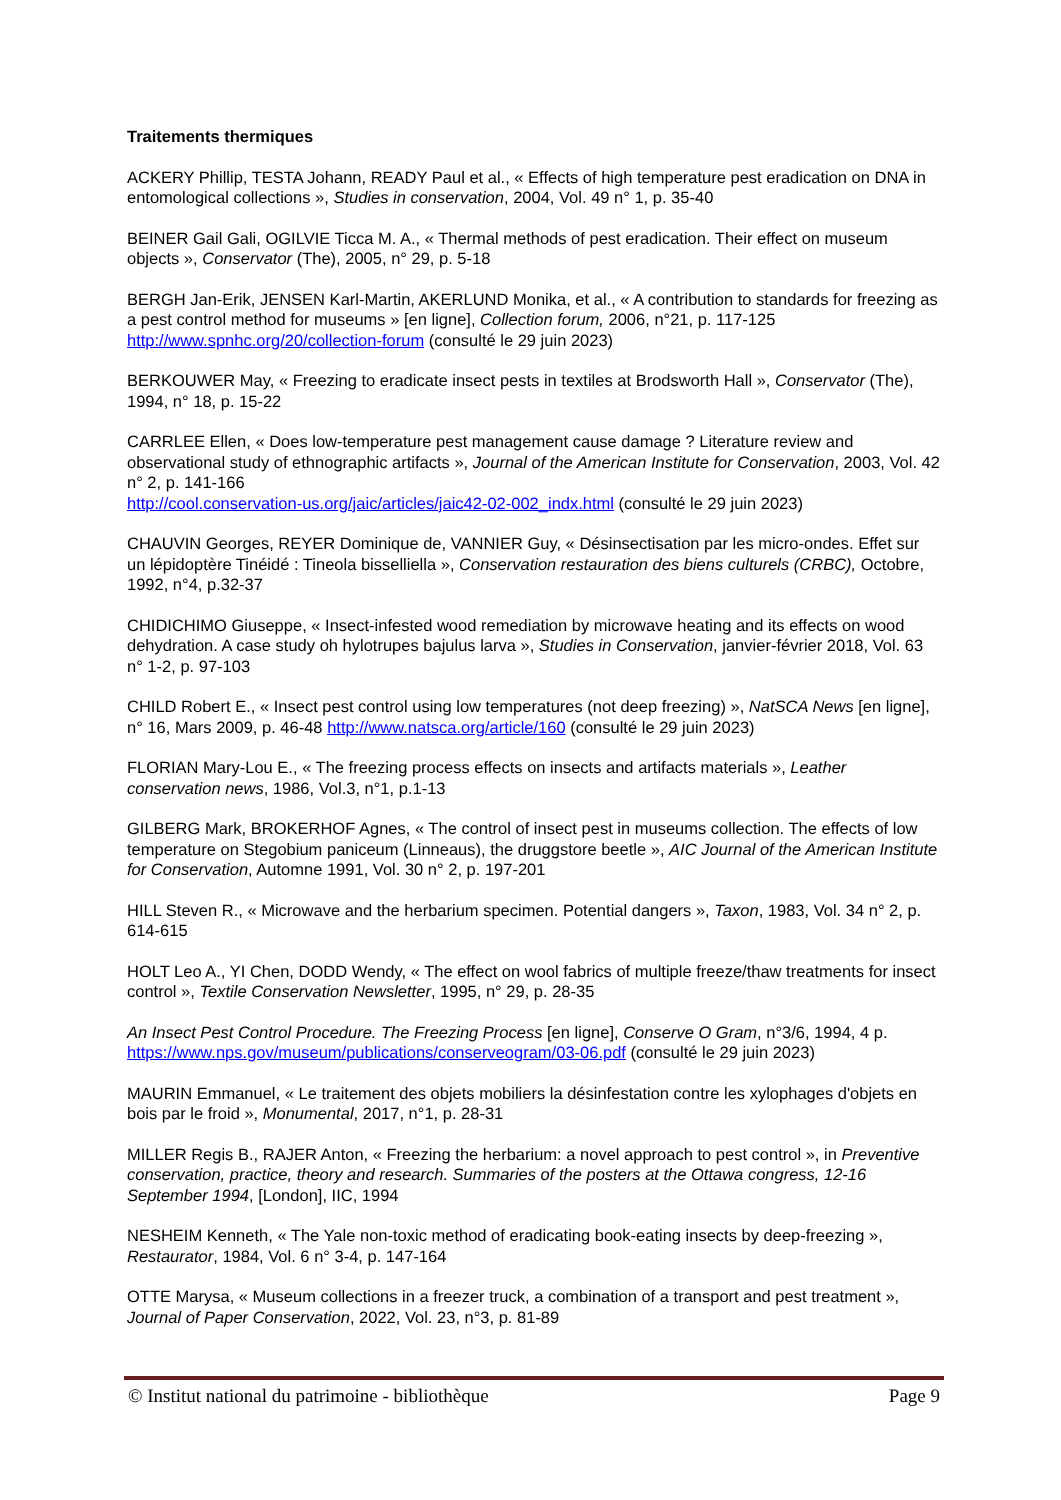Traitements thermiques
ACKERY Phillip, TESTA Johann, READY Paul et al., « Effects of high temperature pest eradication on DNA in entomological collections », Studies in conservation, 2004, Vol. 49 n° 1, p. 35-40
BEINER Gail Gali, OGILVIE Ticca M. A., « Thermal methods of pest eradication. Their effect on museum objects », Conservator (The), 2005, n° 29, p. 5-18
BERGH Jan-Erik, JENSEN Karl-Martin, AKERLUND Monika, et al., « A contribution to standards for freezing as a pest control method for museums » [en ligne], Collection forum, 2006, n°21, p. 117-125 http://www.spnhc.org/20/collection-forum (consulté le 29 juin 2023)
BERKOUWER May, « Freezing to eradicate insect pests in textiles at Brodsworth Hall », Conservator (The), 1994, n° 18, p. 15-22
CARRLEE Ellen, « Does low-temperature pest management cause damage ? Literature review and observational study of ethnographic artifacts », Journal of the American Institute for Conservation, 2003, Vol. 42 n° 2, p. 141-166
http://cool.conservation-us.org/jaic/articles/jaic42-02-002_indx.html (consulté le 29 juin 2023)
CHAUVIN Georges, REYER Dominique de, VANNIER Guy, « Désinsectisation par les micro-ondes. Effet sur un lépidoptère Tinéidé : Tineola bisselliella », Conservation restauration des biens culturels (CRBC), Octobre, 1992, n°4, p.32-37
CHIDICHIMO Giuseppe, « Insect-infested wood remediation by microwave heating and its effects on wood dehydration. A case study oh hylotrupes bajulus larva », Studies in Conservation, janvier-février 2018, Vol. 63 n° 1-2, p. 97-103
CHILD Robert E., « Insect pest control using low temperatures (not deep freezing) », NatSCA News [en ligne], n° 16, Mars 2009, p. 46-48 http://www.natsca.org/article/160 (consulté le 29 juin 2023)
FLORIAN Mary-Lou E., « The freezing process effects on insects and artifacts materials », Leather conservation news, 1986, Vol.3, n°1, p.1-13
GILBERG Mark, BROKERHOF Agnes, « The control of insect pest in museums collection. The effects of low temperature on Stegobium paniceum (Linneaus), the druggstore beetle », AIC Journal of the American Institute for Conservation, Automne 1991, Vol. 30 n° 2, p. 197-201
HILL Steven R., « Microwave and the herbarium specimen. Potential dangers », Taxon, 1983, Vol. 34 n° 2, p. 614-615
HOLT Leo A., YI Chen, DODD Wendy, « The effect on wool fabrics of multiple freeze/thaw treatments for insect control », Textile Conservation Newsletter, 1995, n° 29, p. 28-35
An Insect Pest Control Procedure. The Freezing Process [en ligne], Conserve O Gram, n°3/6, 1994, 4 p. https://www.nps.gov/museum/publications/conserveogram/03-06.pdf (consulté le 29 juin 2023)
MAURIN Emmanuel, « Le traitement des objets mobiliers la désinfestation contre les xylophages d'objets en bois par le froid », Monumental, 2017, n°1, p. 28-31
MILLER Regis B., RAJER Anton, « Freezing the herbarium: a novel approach to pest control », in Preventive conservation, practice, theory and research. Summaries of the posters at the Ottawa congress, 12-16 September 1994, [London], IIC, 1994
NESHEIM Kenneth, « The Yale non-toxic method of eradicating book-eating insects by deep-freezing », Restaurator, 1984, Vol. 6 n° 3-4, p. 147-164
OTTE Marysa, « Museum collections in a freezer truck, a combination of a transport and pest treatment », Journal of Paper Conservation, 2022, Vol. 23, n°3, p. 81-89
© Institut national du patrimoine - bibliothèque Page 9